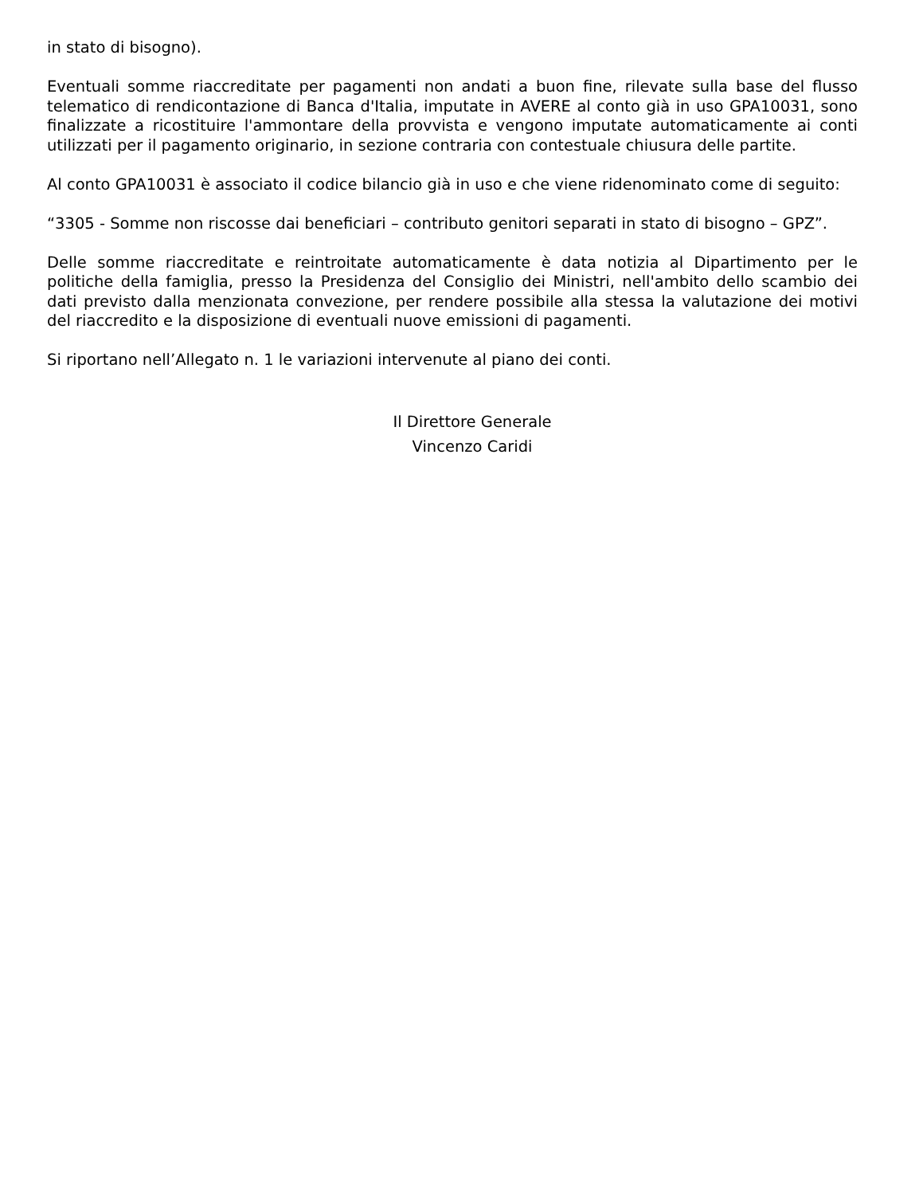in stato di bisogno).
Eventuali somme riaccreditate per pagamenti non andati a buon fine, rilevate sulla base del flusso telematico di rendicontazione di Banca d'Italia, imputate in AVERE al conto già in uso GPA10031, sono finalizzate a ricostituire l'ammontare della provvista e vengono imputate automaticamente ai conti utilizzati per il pagamento originario, in sezione contraria con contestuale chiusura delle partite.
Al conto GPA10031 è associato il codice bilancio già in uso e che viene ridenominato come di seguito:
“3305 - Somme non riscosse dai beneficiari – contributo genitori separati in stato di bisogno – GPZ”.
Delle somme riaccreditate e reintroitate automaticamente è data notizia al Dipartimento per le politiche della famiglia, presso la Presidenza del Consiglio dei Ministri, nell'ambito dello scambio dei dati previsto dalla menzionata convezione, per rendere possibile alla stessa la valutazione dei motivi del riaccredito e la disposizione di eventuali nuove emissioni di pagamenti.
Si riportano nell’Allegato n. 1 le variazioni intervenute al piano dei conti.
Il Direttore Generale
Vincenzo Caridi